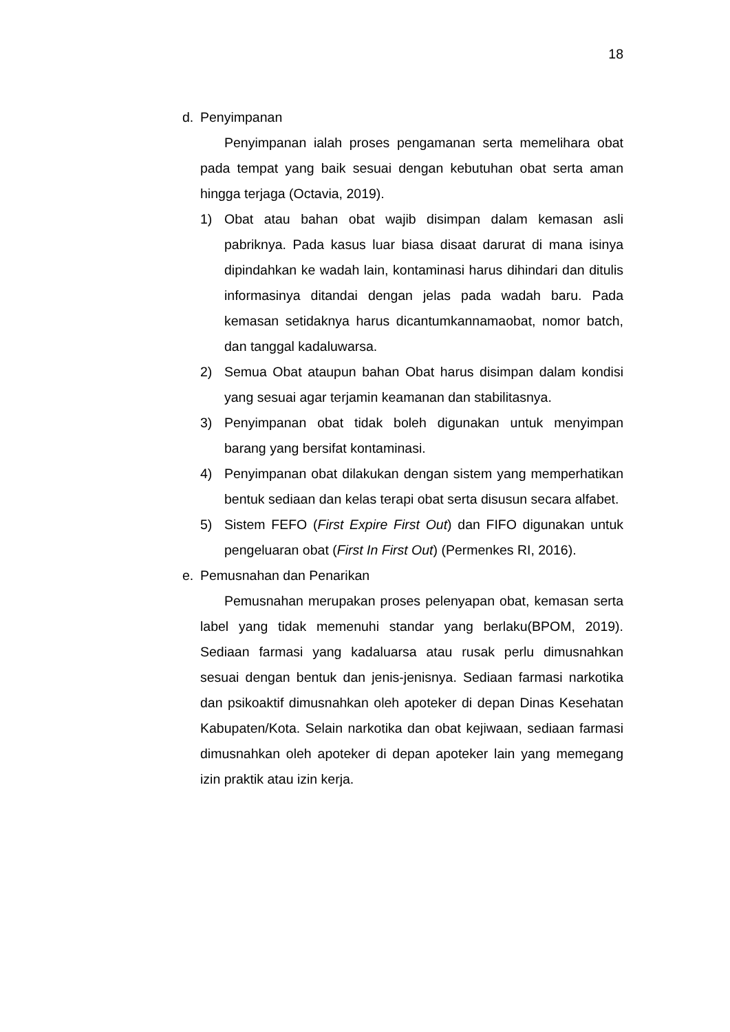18
d. Penyimpanan
Penyimpanan ialah proses pengamanan serta memelihara obat pada tempat yang baik sesuai dengan kebutuhan obat serta aman hingga terjaga (Octavia, 2019).
1) Obat atau bahan obat wajib disimpan dalam kemasan asli pabriknya. Pada kasus luar biasa disaat darurat di mana isinya dipindahkan ke wadah lain, kontaminasi harus dihindari dan ditulis informasinya ditandai dengan jelas pada wadah baru. Pada kemasan setidaknya harus dicantumkannamaobat, nomor batch, dan tanggal kadaluwarsa.
2) Semua Obat ataupun bahan Obat harus disimpan dalam kondisi yang sesuai agar terjamin keamanan dan stabilitasnya.
3) Penyimpanan obat tidak boleh digunakan untuk menyimpan barang yang bersifat kontaminasi.
4) Penyimpanan obat dilakukan dengan sistem yang memperhatikan bentuk sediaan dan kelas terapi obat serta disusun secara alfabet.
5) Sistem FEFO (First Expire First Out) dan FIFO digunakan untuk pengeluaran obat (First In First Out) (Permenkes RI, 2016).
e. Pemusnahan dan Penarikan
Pemusnahan merupakan proses pelenyapan obat, kemasan serta label yang tidak memenuhi standar yang berlaku(BPOM, 2019). Sediaan farmasi yang kadaluarsa atau rusak perlu dimusnahkan sesuai dengan bentuk dan jenis-jenisnya. Sediaan farmasi narkotika dan psikoaktif dimusnahkan oleh apoteker di depan Dinas Kesehatan Kabupaten/Kota. Selain narkotika dan obat kejiwaan, sediaan farmasi dimusnahkan oleh apoteker di depan apoteker lain yang memegang izin praktik atau izin kerja.